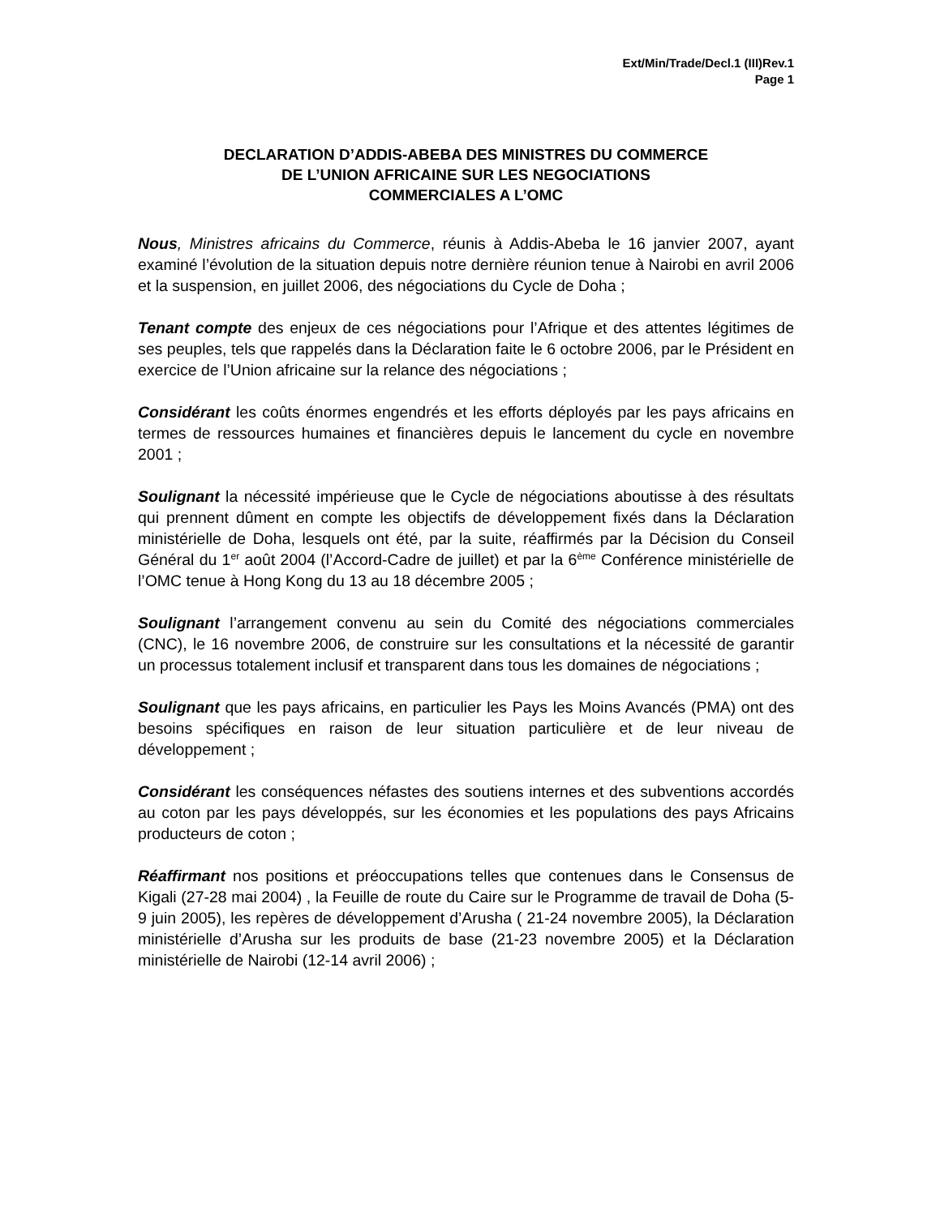Ext/Min/Trade/Decl.1 (III)Rev.1
Page 1
DECLARATION D’ADDIS-ABEBA DES MINISTRES DU COMMERCE
DE L’UNION AFRICAINE SUR LES NEGOCIATIONS
COMMERCIALES A L’OMC
Nous, Ministres africains du Commerce, réunis à Addis-Abeba le 16 janvier 2007, ayant examiné l’évolution de la situation depuis notre dernière réunion tenue à Nairobi en avril 2006 et la suspension, en juillet 2006, des négociations du Cycle de Doha ;
Tenant compte des enjeux de ces négociations pour l’Afrique et des attentes légitimes de ses peuples, tels que rappelés dans la Déclaration faite le 6 octobre 2006, par le Président en exercice de l’Union africaine sur la relance des négociations ;
Considérant les coûts énormes engendrés et les efforts déployés par les pays africains en termes de ressources humaines et financières depuis le lancement du cycle en novembre 2001 ;
Soulignant la nécessité impérieuse que le Cycle de négociations aboutisse à des résultats qui prennent dûment en compte les objectifs de développement fixés dans la Déclaration ministérielle de Doha, lesquels ont été, par la suite, réaffirmés par la Décision du Conseil Général du 1<sup>er</sup> août 2004 (l’Accord-Cadre de juillet) et par la 6<sup>ème</sup> Conférence ministérielle de l’OMC tenue à Hong Kong du 13 au 18 décembre 2005 ;
Soulignant l’arrangement convenu au sein du Comité des négociations commerciales (CNC), le 16 novembre 2006, de construire sur les consultations et la nécessité de garantir un processus totalement inclusif et transparent dans tous les domaines de négociations ;
Soulignant que les pays africains, en particulier les Pays les Moins Avancés (PMA) ont des besoins spécifiques en raison de leur situation particulière et de leur niveau de développement ;
Considérant les conséquences néfastes des soutiens internes et des subventions accordés au coton par les pays développés, sur les économies et les populations des pays Africains producteurs de coton ;
Réaffirmant nos positions et préoccupations telles que contenues dans le Consensus de Kigali (27-28 mai 2004) , la Feuille de route du Caire sur le Programme de travail de Doha (5-9 juin 2005), les repères de développement d’Arusha ( 21-24 novembre 2005), la Déclaration ministérielle d’Arusha sur les produits de base (21-23 novembre 2005) et la Déclaration ministérielle de Nairobi (12-14 avril 2006) ;